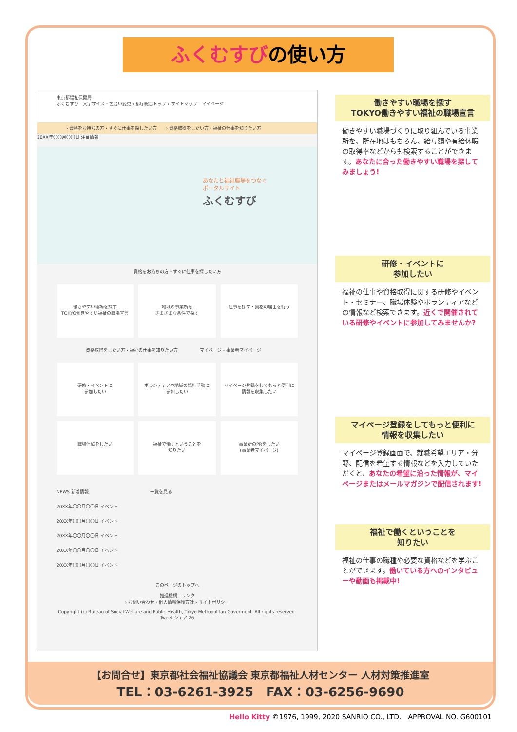ふくむすびの使い方
東京都福祉保健局
ふくむすび　文字サイズ・色合い変更 › 都庁総合トップ › サイトマップ　マイページ
› 資格をお持ちの方・すぐに仕事を探したい方　　› 資格取得をしたい方・福祉の仕事を知りたい方
20XX年〇〇月〇〇日 注目情報
あなたと福祉職場をつなぐ
ポータルサイト
ふくむすび
資格をお持ちの方・すぐに仕事を探したい方
働きやすい職場を探す
TOKYO働きやすい福祉の職場宣言
地域の事業所を
さまざまな条件で探す
仕事を探す・資格の届出を行う
資格取得をしたい方・福祉の仕事を知りたい方　　　　　マイページ・事業者マイページ
研修・イベントに
参加したい
ボランティアや地域の福祉活動に
参加したい
マイページ登録をしてもっと便利に
情報を収集したい
職場体験をしたい
福祉で働くということを
知りたい
事業所のPRをしたい
(事業者マイページ)
NEWS 新着情報　　　　　　　　　　　　　　一覧を見る
20XX年〇〇月〇〇日 イベント
20XX年〇〇月〇〇日 イベント
20XX年〇〇月〇〇日 イベント
20XX年〇〇月〇〇日 イベント
20XX年〇〇月〇〇日 イベント
このページのトップへ
推進機構　リンク
› お問い合わせ › 個人情報保護方針 › サイトポリシー
Copyright (c) Bureau of Social Welfare and Public Health, Tokyo Metropolitan Goverment. All rights reserved.
Tweet シェア 26
働きやすい職場を探す
TOKYO働きやすい福祉の職場宣言
働きやすい職場づくりに取り組んでいる事業所を、所在地はもちろん、給与額や有給休暇の取得率などからも検索することができます。あなたに合った働きやすい職場を探してみましょう!
研修・イベントに
参加したい
福祉の仕事や資格取得に関する研修やイベント・セミナー、職場体験やボランティアなどの情報など検索できます。近くで開催されている研修やイベントに参加してみませんか?
マイページ登録をしてもっと便利に
情報を収集したい
マイページ登録画面で、就職希望エリア・分野、配信を希望する情報などを入力していただくと、あなたの希望に沿った情報が、マイページまたはメールマガジンで配信されます!
福祉で働くということを
知りたい
福祉の仕事の職種や必要な資格などを学ぶことができます。働いている方へのインタビューや動画も掲載中!
【お問合せ】東京都社会福祉協議会 東京都福祉人材センター 人材対策推進室
TEL：03-6261-3925　FAX：03-6256-9690
Hello Kitty ©1976, 1999, 2020 SANRIO CO., LTD.　APPROVAL NO. G600101